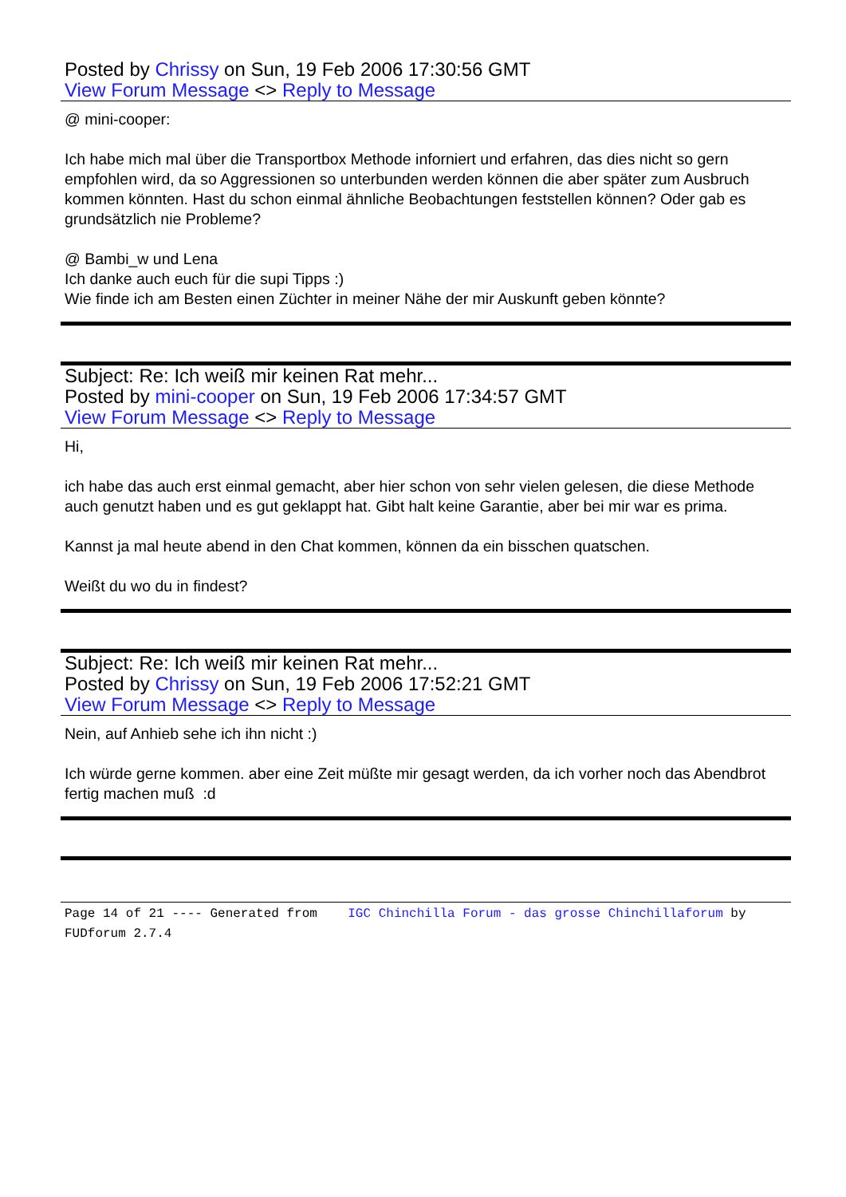Posted by Chrissy on Sun, 19 Feb 2006 17:30:56 GMT
View Forum Message <> Reply to Message
@ mini-cooper:
Ich habe mich mal über die Transportbox Methode inforniert und erfahren, das dies nicht so gern empfohlen wird, da so Aggressionen so unterbunden werden können die aber später zum Ausbruch kommen könnten. Hast du schon einmal ähnliche Beobachtungen feststellen können? Oder gab es grundsätzlich nie Probleme?
@ Bambi_w und Lena
Ich danke auch euch für die supi Tipps :)
Wie finde ich am Besten einen Züchter in meiner Nähe der mir Auskunft geben könnte?
Subject: Re: Ich weiß mir keinen Rat mehr...
Posted by mini-cooper on Sun, 19 Feb 2006 17:34:57 GMT
View Forum Message <> Reply to Message
Hi,
ich habe das auch erst einmal gemacht, aber hier schon von sehr vielen gelesen, die diese Methode auch genutzt haben und es gut geklappt hat. Gibt halt keine Garantie, aber bei mir war es prima.
Kannst ja mal heute abend in den Chat kommen, können da ein bisschen quatschen.
Weißt du wo du in findest?
Subject: Re: Ich weiß mir keinen Rat mehr...
Posted by Chrissy on Sun, 19 Feb 2006 17:52:21 GMT
View Forum Message <> Reply to Message
Nein, auf Anhieb sehe ich ihn nicht :)
Ich würde gerne kommen. aber eine Zeit müßte mir gesagt werden, da ich vorher noch das Abendbrot fertig machen muß :d
Page 14 of 21 ---- Generated from IGC Chinchilla Forum - das grosse Chinchillaforum by FUDforum 2.7.4